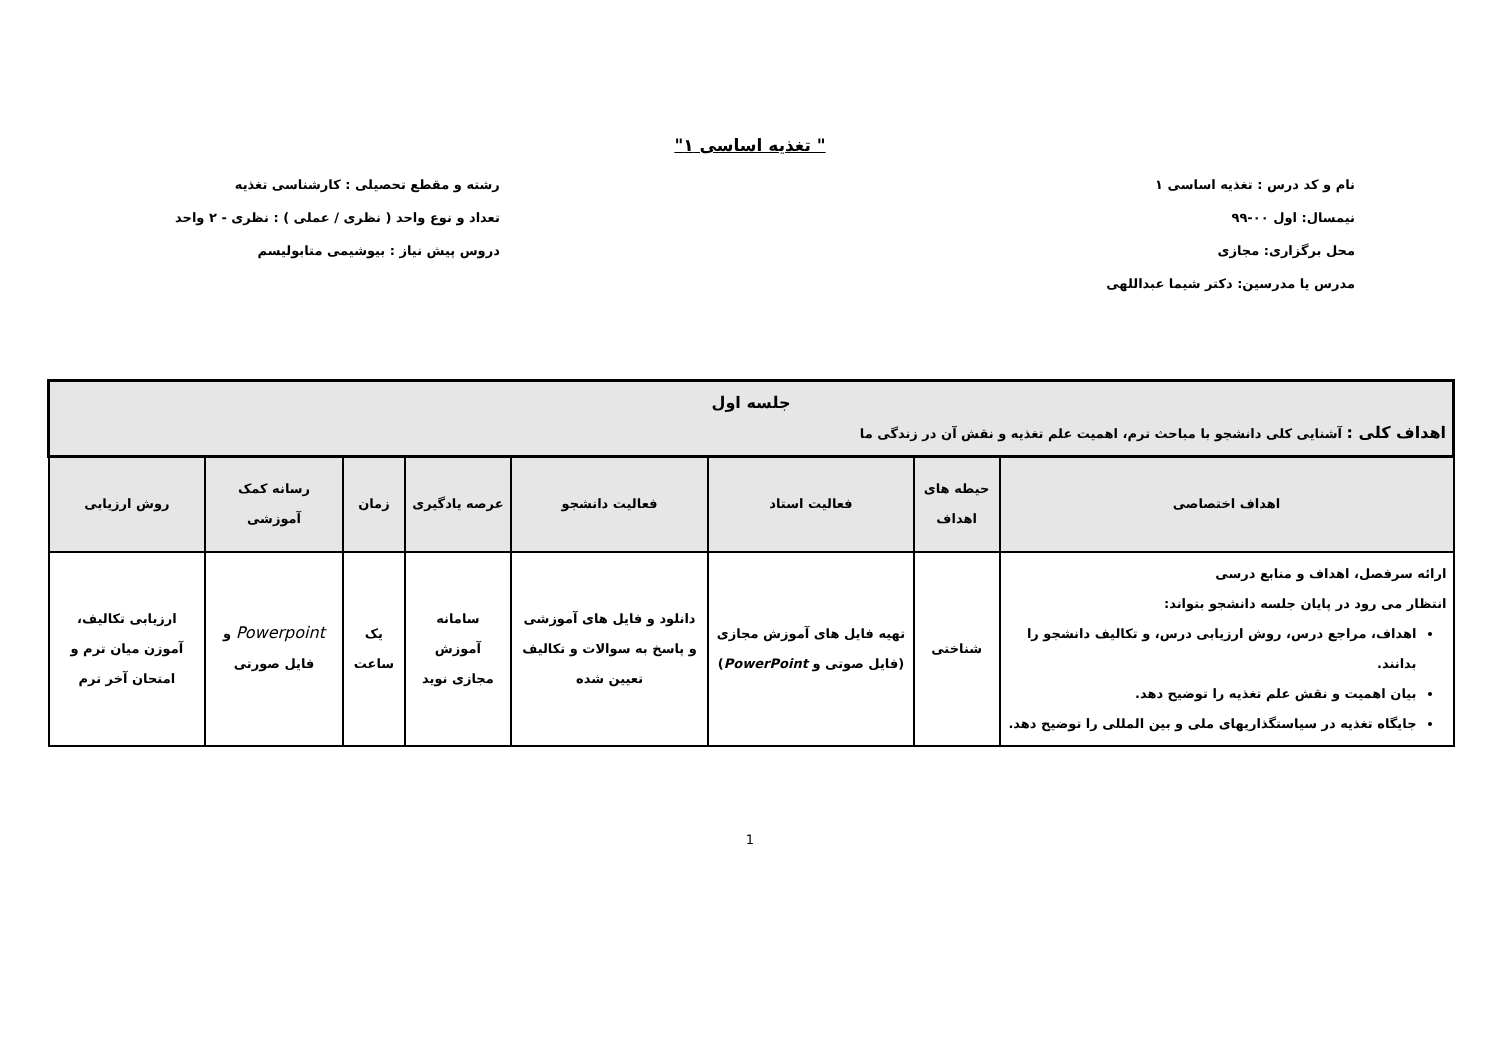" تغذیه اساسی ۱"
نام و کد درس : تغذیه اساسی ۱
نیمسال: اول ۰۰-۹۹
محل برگزاری: مجازی
مدرس یا مدرسین: دکتر شیما عبداللهی
رشته و مقطع تحصیلی : کارشناسی تغذیه
تعداد و نوع واحد ( نظری / عملی ) : نظری - ۲ واحد
دروس پیش نیاز : بیوشیمی متابولیسم
| جلسه اول اهداف کلی : آشنایی کلی دانشجو با مباحث ترم، اهمیت علم تغذیه و نقش آن در زندگی ما | | | | | | | |
| --- | --- | --- | --- | --- | --- | --- | --- |
| اهداف اختصاصی | حیطه های اهداف | فعالیت استاد | فعالیت دانشجو | عرصه یادگیری | زمان | رسانه کمک آموزشی | روش ارزیابی |
| ارائه سرفصل، اهداف و منابع درسی انتظار می رود در پایان جلسه دانشجو بتواند: اهداف، مراجع درس، روش ارزیابی درس، و تکالیف دانشجو را بدانند. بیان اهمیت و نقش علم تغذیه را توضیح دهد. جایگاه تغذیه در سیاستگذاریهای ملی و بین المللی را توضیح دهد. | شناختی | تهیه فایل های آموزش مجازی (فایل صوتی و PowerPoint ) | دانلود و فایل های آموزشی و پاسخ به سوالات و تکالیف تعیین شده | سامانه آموزش مجازی نوید | یک ساعت | Powerpoint و فایل صورتی | ارزیابی تکالیف، آموزن میان ترم و امتحان آخر ترم |
1